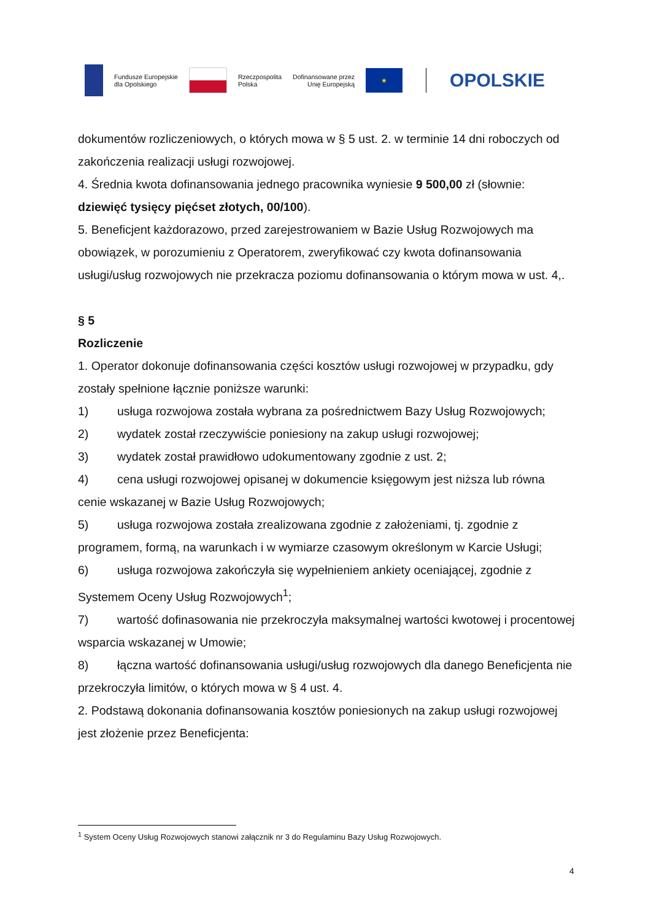Fundusze Europejskie
dla Opolskiego
Rzeczpospolita
Polska
Dofinansowane przez
Unię Europejską
★
OPOLSKIE
dokumentów rozliczeniowych, o których mowa w § 5 ust. 2. w terminie 14 dni roboczych od zakończenia realizacji usługi rozwojowej.
4. Średnia kwota dofinansowania jednego pracownika wyniesie 9 500,00 zł (słownie: dziewięć tysięcy pięćset złotych, 00/100).
5. Beneficjent każdorazowo, przed zarejestrowaniem w Bazie Usług Rozwojowych ma obowiązek, w porozumieniu z Operatorem, zweryfikować czy kwota dofinansowania usługi/usług rozwojowych nie przekracza poziomu dofinansowania o którym mowa w ust. 4,.
§ 5
Rozliczenie
1. Operator dokonuje dofinansowania części kosztów usługi rozwojowej w przypadku, gdy zostały spełnione łącznie poniższe warunki:
1) usługa rozwojowa została wybrana za pośrednictwem Bazy Usług Rozwojowych;
2) wydatek został rzeczywiście poniesiony na zakup usługi rozwojowej;
3) wydatek został prawidłowo udokumentowany zgodnie z ust. 2;
4) cena usługi rozwojowej opisanej w dokumencie księgowym jest niższa lub równa cenie wskazanej w Bazie Usług Rozwojowych;
5) usługa rozwojowa została zrealizowana zgodnie z założeniami, tj. zgodnie z programem, formą, na warunkach i w wymiarze czasowym określonym w Karcie Usługi;
6) usługa rozwojowa zakończyła się wypełnieniem ankiety oceniającej, zgodnie z Systemem Oceny Usług Rozwojowych<sup>1</sup>;
7) wartość dofinasowania nie przekroczyła maksymalnej wartości kwotowej i procentowej wsparcia wskazanej w Umowie;
8) łączna wartość dofinansowania usługi/usług rozwojowych dla danego Beneficjenta nie przekroczyła limitów, o których mowa w § 4 ust. 4.
2. Podstawą dokonania dofinansowania kosztów poniesionych na zakup usługi rozwojowej jest złożenie przez Beneficjenta:
<sup>1</sup> System Oceny Usług Rozwojowych stanowi załącznik nr 3 do Regulaminu Bazy Usług Rozwojowych.
4